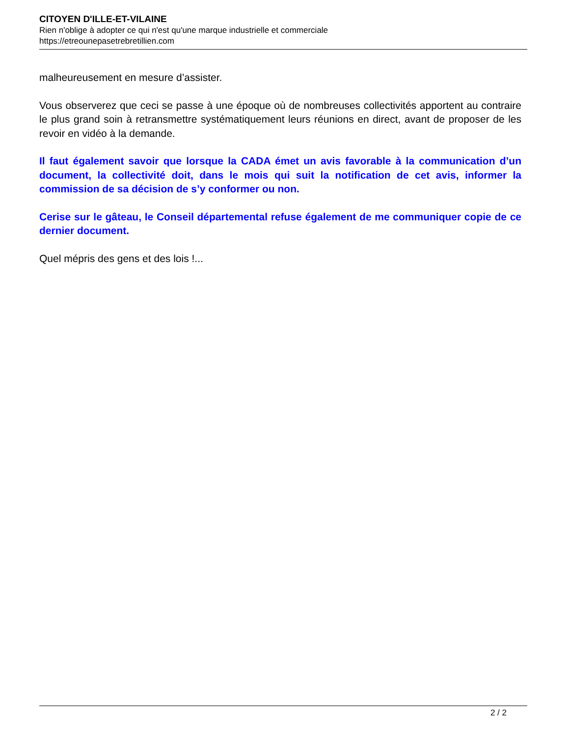CITOYEN D'ILLE-ET-VILAINE
Rien n'oblige à adopter ce qui n'est qu'une marque industrielle et commerciale
https://etreounepasetrebretillien.com
malheureusement en mesure d’assister.
Vous observerez que ceci se passe à une époque où de nombreuses collectivités apportent au contraire le plus grand soin à retransmettre systématiquement leurs réunions en direct, avant de proposer de les revoir en vidéo à la demande.
Il faut également savoir que lorsque la CADA émet un avis favorable à la communication d’un document, la collectivité doit, dans le mois qui suit la notification de cet avis, informer la commission de sa décision de s’y conformer ou non.
Cerise sur le gâteau, le Conseil départemental refuse également de me communiquer copie de ce dernier document.
Quel mépris des gens et des lois !...
2 / 2